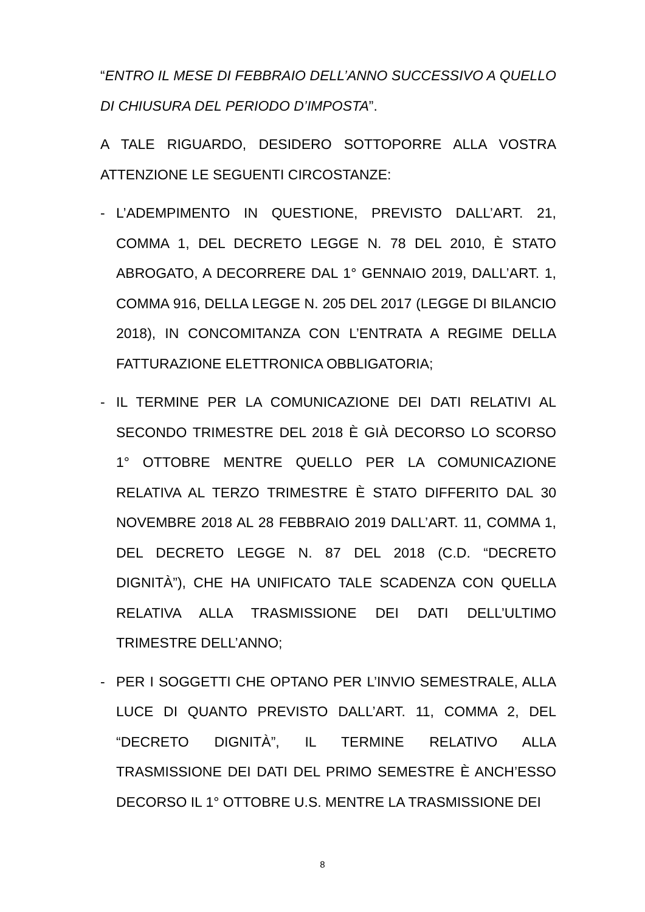“ENTRO IL MESE DI FEBBRAIO DELL’ANNO SUCCESSIVO A QUELLO DI CHIUSURA DEL PERIODO D’IMPOSTA”.
A TALE RIGUARDO, DESIDERO SOTTOPORRE ALLA VOSTRA ATTENZIONE LE SEGUENTI CIRCOSTANZE:
- L’ADEMPIMENTO IN QUESTIONE, PREVISTO DALL’ART. 21, COMMA 1, DEL DECRETO LEGGE N. 78 DEL 2010, È STATO ABROGATO, A DECORRERE DAL 1° GENNAIO 2019, DALL’ART. 1, COMMA 916, DELLA LEGGE N. 205 DEL 2017 (LEGGE DI BILANCIO 2018), IN CONCOMITANZA CON L’ENTRATA A REGIME DELLA FATTURAZIONE ELETTRONICA OBBLIGATORIA;
- IL TERMINE PER LA COMUNICAZIONE DEI DATI RELATIVI AL SECONDO TRIMESTRE DEL 2018 È GIÀ DECORSO LO SCORSO 1° OTTOBRE MENTRE QUELLO PER LA COMUNICAZIONE RELATIVA AL TERZO TRIMESTRE È STATO DIFFERITO DAL 30 NOVEMBRE 2018 AL 28 FEBBRAIO 2019 DALL’ART. 11, COMMA 1, DEL DECRETO LEGGE N. 87 DEL 2018 (C.D. “DECRETO DIGNITÀ”), CHE HA UNIFICATO TALE SCADENZA CON QUELLA RELATIVA ALLA TRASMISSIONE DEI DATI DELL’ULTIMO TRIMESTRE DELL’ANNO;
- PER I SOGGETTI CHE OPTANO PER L’INVIO SEMESTRALE, ALLA LUCE DI QUANTO PREVISTO DALL’ART. 11, COMMA 2, DEL “DECRETO DIGNITÀ”, IL TERMINE RELATIVO ALLA TRASMISSIONE DEI DATI DEL PRIMO SEMESTRE È ANCH’ESSO DECORSO IL 1° OTTOBRE U.S. MENTRE LA TRASMISSIONE DEI
8